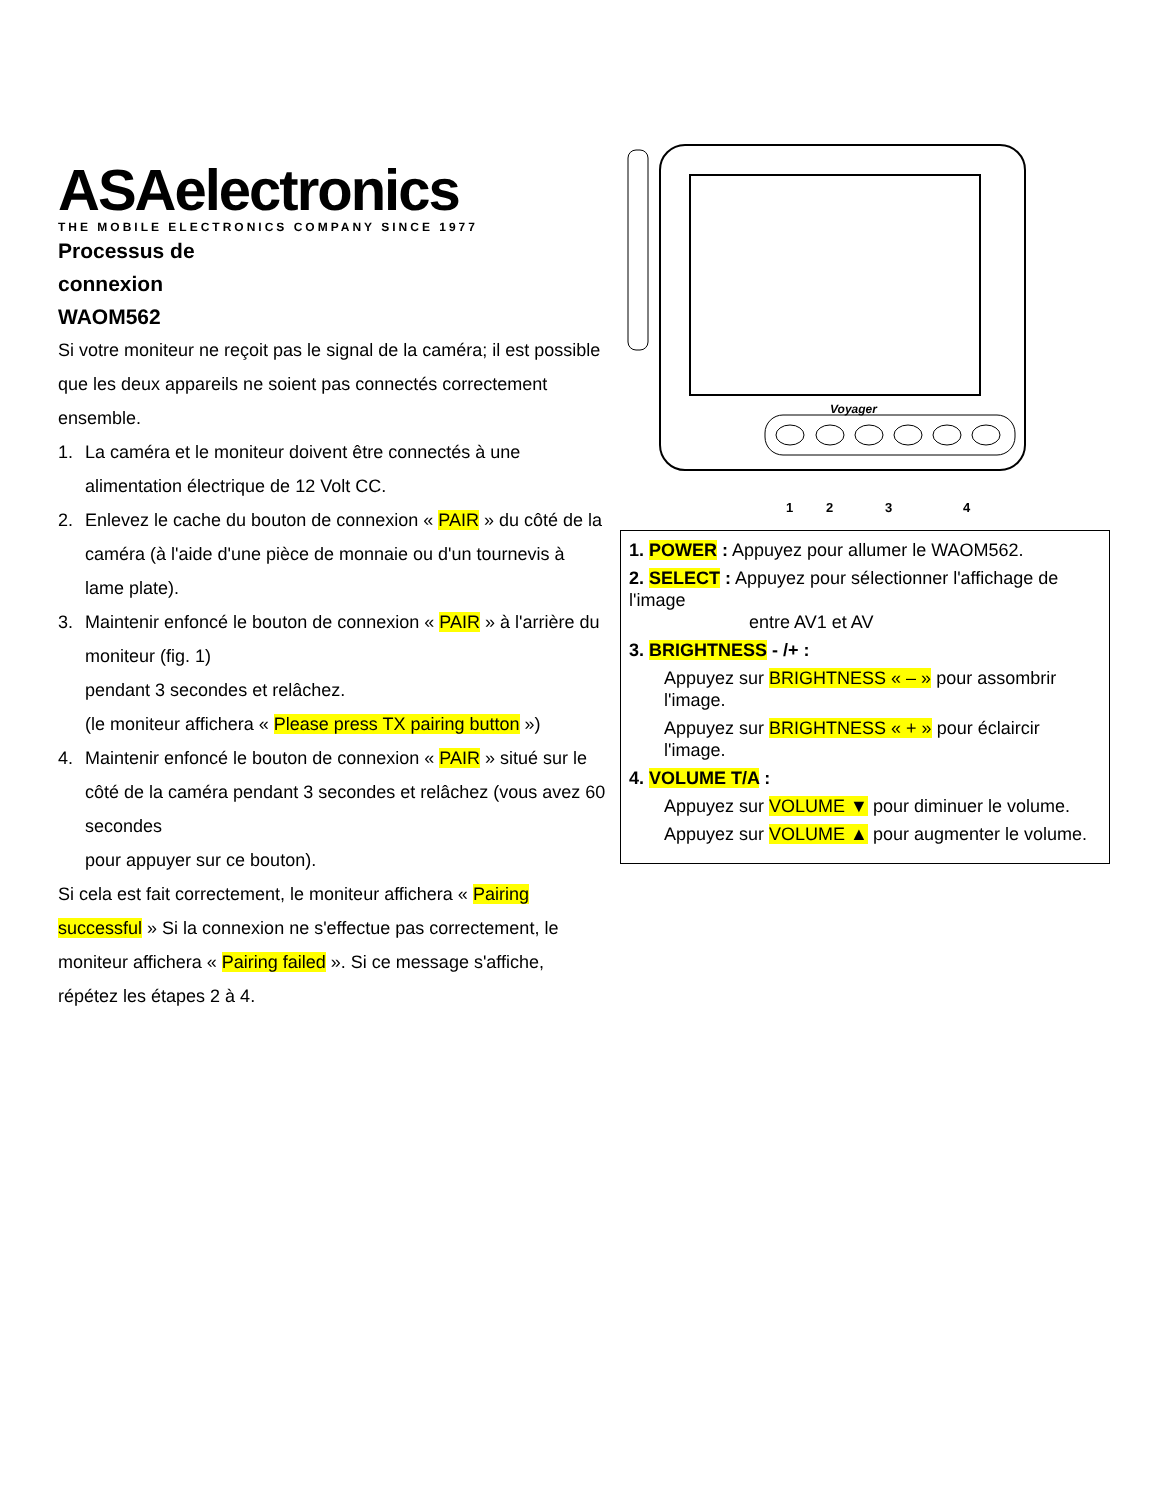ASAelectronics
THE MOBILE ELECTRONICS COMPANY SINCE 1977
Processus de
connexion
WAOM562
Si votre moniteur ne reçoit pas le signal de la caméra; il est possible que les deux appareils ne soient pas connectés correctement ensemble.
1. La caméra et le moniteur doivent être connectés à une alimentation électrique de 12 Volt CC.
2. Enlevez le cache du bouton de connexion « PAIR » du côté de la caméra (à l'aide d'une pièce de monnaie ou d'un tournevis à lame plate).
3. Maintenir enfoncé le bouton de connexion « PAIR » à l'arrière du moniteur (fig. 1)
pendant 3 secondes et relâchez.
(le moniteur affichera « Please press TX pairing button »)
4. Maintenir enfoncé le bouton de connexion « PAIR » situé sur le côté de la caméra pendant 3 secondes et relâchez (vous avez 60 secondes
pour appuyer sur ce bouton).
Si cela est fait correctement, le moniteur affichera « Pairing successful » Si la connexion ne s'effectue pas correctement, le moniteur affichera « Pairing failed ». Si ce message s'affiche, répétez les étapes 2 à 4.
Voyager
1 2 3 4
1. POWER : Appuyez pour allumer le WAOM562.
2. SELECT : Appuyez pour sélectionner l'affichage de l'image
entre AV1 et AV
3. BRIGHTNESS - /+ :
Appuyez sur BRIGHTNESS « – » pour assombrir l'image.
Appuyez sur BRIGHTNESS « + » pour éclaircir l'image.
4. VOLUME T/A :
Appuyez sur VOLUME ▼ pour diminuer le volume.
Appuyez sur VOLUME ▲ pour augmenter le volume.